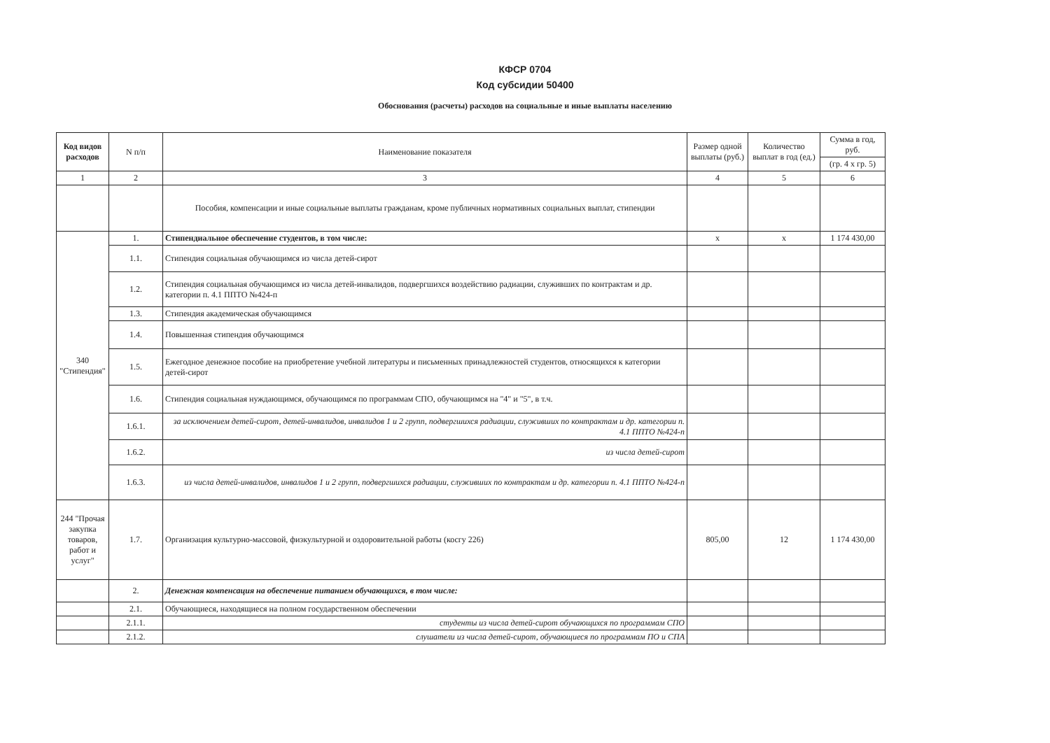КФСР 0704
Код субсидии 50400
Обоснования (расчеты) расходов на социальные и иные выплаты населению
| Код видов расходов | N п/п | Наименование показателя | Размер одной выплаты (руб.) | Количество выплат в год (ед.) | Сумма в год, руб. |
| --- | --- | --- | --- | --- | --- |
| | | | | | (гр. 4 х гр. 5) |
| 1 | 2 | 3 | 4 | 5 | 6 |
| | | Пособия, компенсации и иные социальные выплаты гражданам, кроме публичных нормативных социальных выплат, стипендии | | | |
| 340 "Стипендия" | 1. | Стипендиальное обеспечение студентов, в том числе: | х | х | 1 174 430,00 |
| | 1.1. | Стипендия социальная обучающимся из числа детей-сирот | | | |
| | 1.2. | Стипендия социальная обучающимся из числа детей-инвалидов, подвергшихся воздействию радиации, служивших по контрактам и др. категории п. 4.1 ППТО №424-п | | | |
| | 1.3. | Стипендия академическая обучающимся | | | |
| | 1.4. | Повышенная стипендия обучающимся | | | |
| | 1.5. | Ежегодное денежное пособие на приобретение учебной литературы и письменных принадлежностей студентов, относящихся к категории детей-сирот | | | |
| | 1.6. | Стипендия социальная нуждающимся, обучающимся по программам СПО, обучающимся на "4" и "5", в т.ч. | | | |
| | 1.6.1. | за исключением детей-сирот, детей-инвалидов, инвалидов 1 и 2 групп, подвергшихся радиации, служивших по контрактам и др. категории п. 4.1 ППТО №424-п | | | |
| | 1.6.2. | из числа детей-сирот | | | |
| | 1.6.3. | из числа детей-инвалидов, инвалидов 1 и 2 групп, подвергшихся радиации, служивших по контрактам и др. категории п. 4.1 ППТО №424-п | | | |
| 244 "Прочая закупка товаров, работ и услуг" | 1.7. | Организация культурно-массовой, физкультурной и оздоровительной работы (косгу 226) | 805,00 | 12 | 1 174 430,00 |
| | 2. | Денежная компенсация на обеспечение питанием обучающихся, в том числе: | | | |
| | 2.1. | Обучающиеся, находящиеся на полном государственном обеспечении | | | |
| | 2.1.1. | студенты из числа детей-сирот обучающихся по программам СПО | | | |
| | 2.1.2. | слушатели из числа детей-сирот, обучающиеся по программам ПО и СПА | | | |